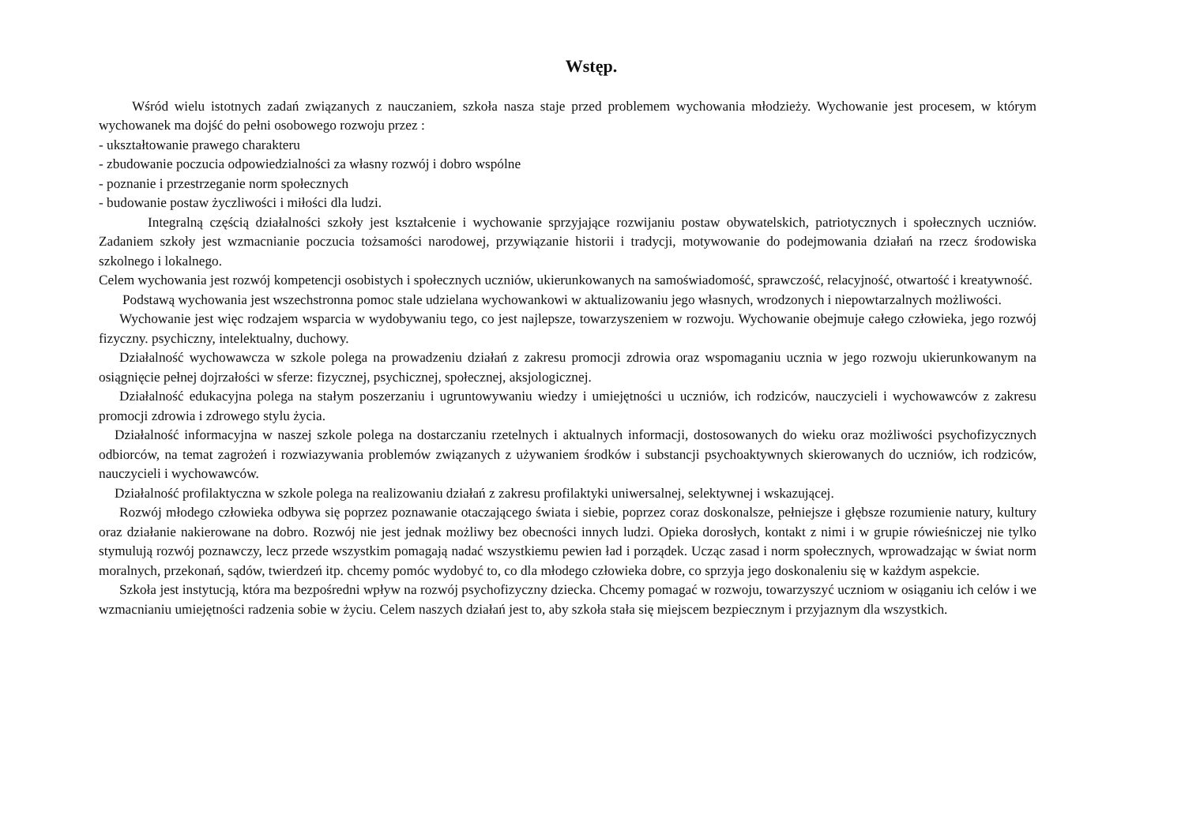Wstęp.
Wśród wielu istotnych zadań związanych z nauczaniem, szkoła nasza staje przed problemem wychowania młodzieży. Wychowanie jest procesem, w którym wychowanek ma dojść do pełni osobowego rozwoju przez :
- ukształtowanie prawego charakteru
- zbudowanie poczucia odpowiedzialności za własny rozwój i dobro wspólne
- poznanie i przestrzeganie norm społecznych
- budowanie postaw życzliwości i miłości dla ludzi.
Integralną częścią działalności szkoły jest kształcenie i wychowanie sprzyjające rozwijaniu postaw obywatelskich, patriotycznych i społecznych uczniów. Zadaniem szkoły jest wzmacnianie poczucia tożsamości narodowej, przywiązanie historii i tradycji, motywowanie do podejmowania działań na rzecz środowiska szkolnego i lokalnego.
Celem wychowania jest rozwój kompetencji osobistych i społecznych uczniów, ukierunkowanych na samoświadomość, sprawczość, relacyjność, otwartość i kreatywność.
Podstawą wychowania jest wszechstronna pomoc stale udzielana wychowankowi w aktualizowaniu jego własnych, wrodzonych i niepowtarzalnych możliwości.
Wychowanie jest więc rodzajem wsparcia w wydobywaniu tego, co jest najlepsze, towarzyszeniem w rozwoju. Wychowanie obejmuje całego człowieka, jego rozwój fizyczny. psychiczny, intelektualny, duchowy.
Działalność wychowawcza w szkole polega na prowadzeniu działań z zakresu promocji zdrowia oraz wspomaganiu ucznia w jego rozwoju ukierunkowanym na osiągnięcie pełnej dojrzałości w sferze: fizycznej, psychicznej, społecznej, aksjologicznej.
Działalność edukacyjna polega na stałym poszerzaniu i ugruntowywaniu wiedzy i umiejętności u uczniów, ich rodziców, nauczycieli i wychowawców z zakresu promocji zdrowia i zdrowego stylu życia.
Działalność informacyjna w naszej szkole polega na dostarczaniu rzetelnych i aktualnych informacji, dostosowanych do wieku oraz możliwości psychofizycznych odbiorców, na temat zagrożeń i rozwiazywania problemów związanych z używaniem środków i substancji psychoaktywnych skierowanych do uczniów, ich rodziców, nauczycieli i wychowawców.
Działalność profilaktyczna w szkole polega na realizowaniu działań z zakresu profilaktyki uniwersalnej, selektywnej i wskazującej.
Rozwój młodego człowieka odbywa się poprzez poznawanie otaczającego świata i siebie, poprzez coraz doskonalsze, pełniejsze i głębsze rozumienie natury, kultury oraz działanie nakierowane na dobro. Rozwój nie jest jednak możliwy bez obecności innych ludzi. Opieka dorosłych, kontakt z nimi i w grupie rówieśniczej nie tylko stymulują rozwój poznawczy, lecz przede wszystkim pomagają nadać wszystkiemu pewien ład i porządek. Ucząc zasad i norm społecznych, wprowadzając w świat norm moralnych, przekonań, sądów, twierdzeń itp. chcemy pomóc wydobyć to, co dla młodego człowieka dobre, co sprzyja jego doskonaleniu się w każdym aspekcie.
Szkoła jest instytucją, która ma bezpośredni wpływ na rozwój psychofizyczny dziecka. Chcemy pomagać w rozwoju, towarzyszyć uczniom w osiąganiu ich celów i we wzmacnianiu umiejętności radzenia sobie w życiu. Celem naszych działań jest to, aby szkoła stała się miejscem bezpiecznym i przyjaznym dla wszystkich.